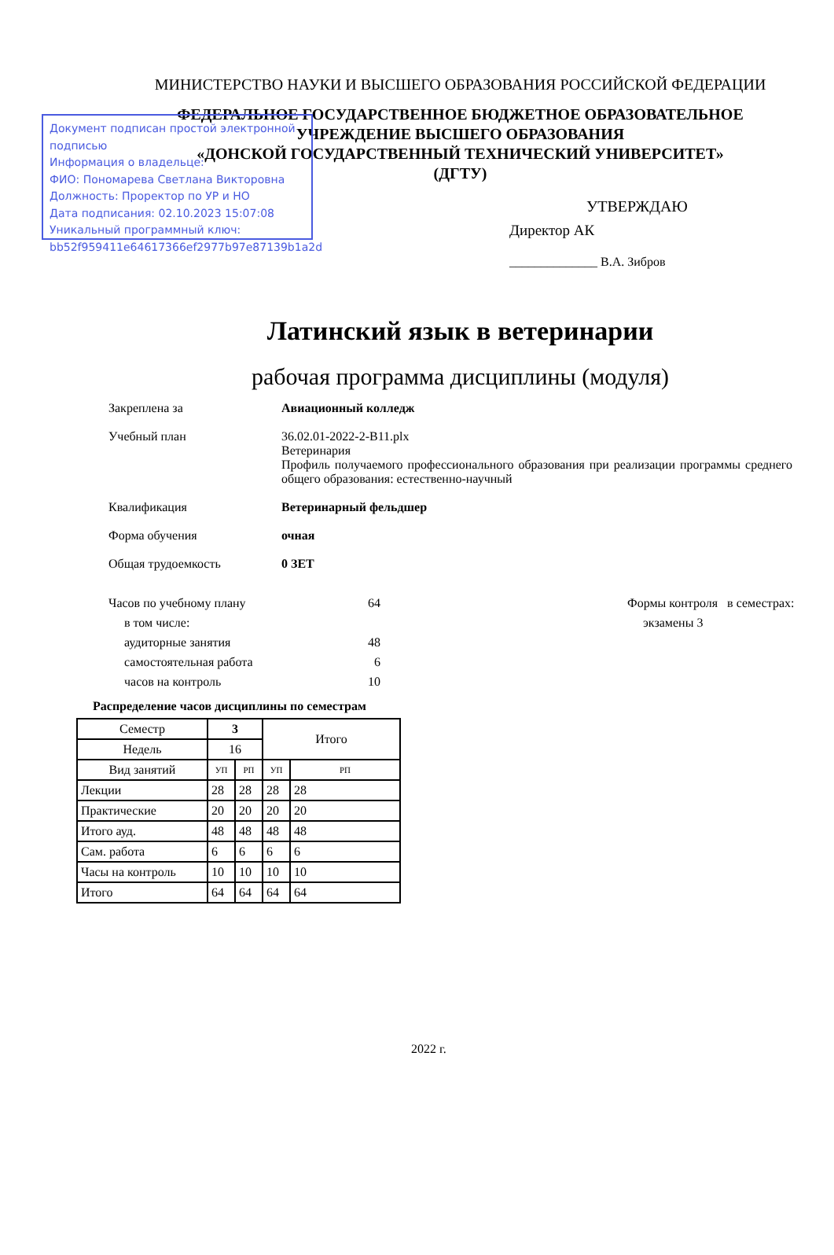Документ подписан простой электронной подписью
Информация о владельце:
ФИО: Пономарева Светлана Викторовна
Должность: Проректор по УР и НО
Дата подписания: 02.10.2023 15:07:08
Уникальный программный ключ:
bb52f959411e64617366ef2977b97e87139b1a2d
МИНИСТЕРСТВО НАУКИ И ВЫСШЕГО ОБРАЗОВАНИЯ РОССИЙСКОЙ ФЕДЕРАЦИИ
ФЕДЕРАЛЬНОЕ ГОСУДАРСТВЕННОЕ БЮДЖЕТНОЕ ОБРАЗОВАТЕЛЬНОЕ
УЧРЕЖДЕНИЕ ВЫСШЕГО ОБРАЗОВАНИЯ
«ДОНСКОЙ ГОСУДАРСТВЕННЫЙ ТЕХНИЧЕСКИЙ УНИВЕРСИТЕТ»
(ДГТУ)
УТВЕРЖДАЮ
Директор АК
______________ В.А. Зибров
Латинский язык в ветеринарии
рабочая программа дисциплины (модуля)
Закреплена за Авиационный колледж
Учебный план 36.02.01-2022-2-В11.plx
Ветеринария
Профиль получаемого профессионального образования при реализации программы среднего общего образования: естественно-научный
Квалификация Ветеринарный фельдшер
Форма обучения очная
Общая трудоемкость 0 ЗЕТ
Часов по учебному плану
в том числе:
аудиторные занятия
самостоятельная работа
часов на контроль
64
48
6
10
Формы контроля в семестрах:
экзамены 3
Распределение часов дисциплины по семестрам
| Семестр | 3 | | Итого | |
| Недель | 16 | | | |
| Вид занятий | УП | РП | УП | РП |
| Лекции | 28 | 28 | 28 | 28 |
| Практические | 20 | 20 | 20 | 20 |
| Итого ауд. | 48 | 48 | 48 | 48 |
| Сам. работа | 6 | 6 | 6 | 6 |
| Часы на контроль | 10 | 10 | 10 | 10 |
| Итого | 64 | 64 | 64 | 64 |
2022 г.